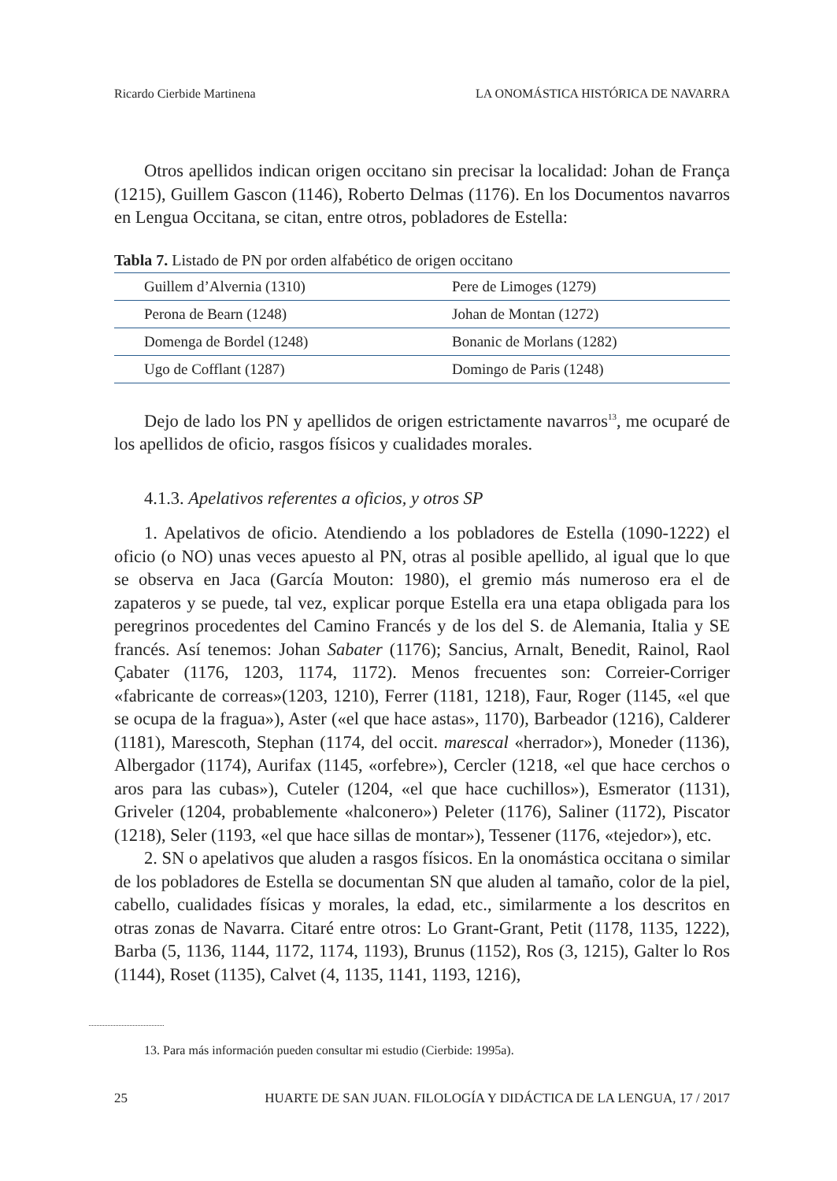Ricardo Cierbide Martinena LA ONOMÁSTICA HISTÓRICA DE NAVARRA
Otros apellidos indican origen occitano sin precisar la localidad: Johan de França (1215), Guillem Gascon (1146), Roberto Delmas (1176). En los Documentos navarros en Lengua Occitana, se citan, entre otros, pobladores de Estella:
Tabla 7. Listado de PN por orden alfabético de origen occitano
| Guillem d’Alvernia (1310) | Pere de Limoges (1279) |
| Perona de Bearn (1248) | Johan de Montan (1272) |
| Domenga de Bordel (1248) | Bonanic de Morlans (1282) |
| Ugo de Cofflant (1287) | Domingo de Paris (1248) |
Dejo de lado los PN y apellidos de origen estrictamente navarros<sup>13</sup>, me ocuparé de los apellidos de oficio, rasgos físicos y cualidades morales.
4.1.3. Apelativos referentes a oficios, y otros SP
1. Apelativos de oficio. Atendiendo a los pobladores de Estella (1090-1222) el oficio (o NO) unas veces apuesto al PN, otras al posible apellido, al igual que lo que se observa en Jaca (García Mouton: 1980), el gremio más numeroso era el de zapateros y se puede, tal vez, explicar porque Estella era una etapa obligada para los peregrinos procedentes del Camino Francés y de los del S. de Alemania, Italia y SE francés. Así tenemos: Johan Sabater (1176); Sancius, Arnalt, Benedit, Rainol, Raol Çabater (1176, 1203, 1174, 1172). Menos frecuentes son: Correier-Corriger «fabricante de correas»(1203, 1210), Ferrer (1181, 1218), Faur, Roger (1145, «el que se ocupa de la fragua»), Aster («el que hace astas», 1170), Barbeador (1216), Calderer (1181), Marescoth, Stephan (1174, del occit. marescal «herrador»), Moneder (1136), Albergador (1174), Aurifax (1145, «orfebre»), Cercler (1218, «el que hace cerchos o aros para las cubas»), Cuteler (1204, «el que hace cuchillos»), Esmerator (1131), Griveler (1204, probablemente «halconero») Peleter (1176), Saliner (1172), Piscator (1218), Seler (1193, «el que hace sillas de montar»), Tessener (1176, «tejedor»), etc.
2. SN o apelativos que aluden a rasgos físicos. En la onomástica occitana o similar de los pobladores de Estella se documentan SN que aluden al tamaño, color de la piel, cabello, cualidades físicas y morales, la edad, etc., similarmente a los descritos en otras zonas de Navarra. Citaré entre otros: Lo Grant-Grant, Petit (1178, 1135, 1222), Barba (5, 1136, 1144, 1172, 1174, 1193), Brunus (1152), Ros (3, 1215), Galter lo Ros (1144), Roset (1135), Calvet (4, 1135, 1141, 1193, 1216),
13. Para más información pueden consultar mi estudio (Cierbide: 1995a).
25 HUARTE DE SAN JUAN. FILOLOGÍA Y DIDÁCTICA DE LA LENGUA, 17 / 2017